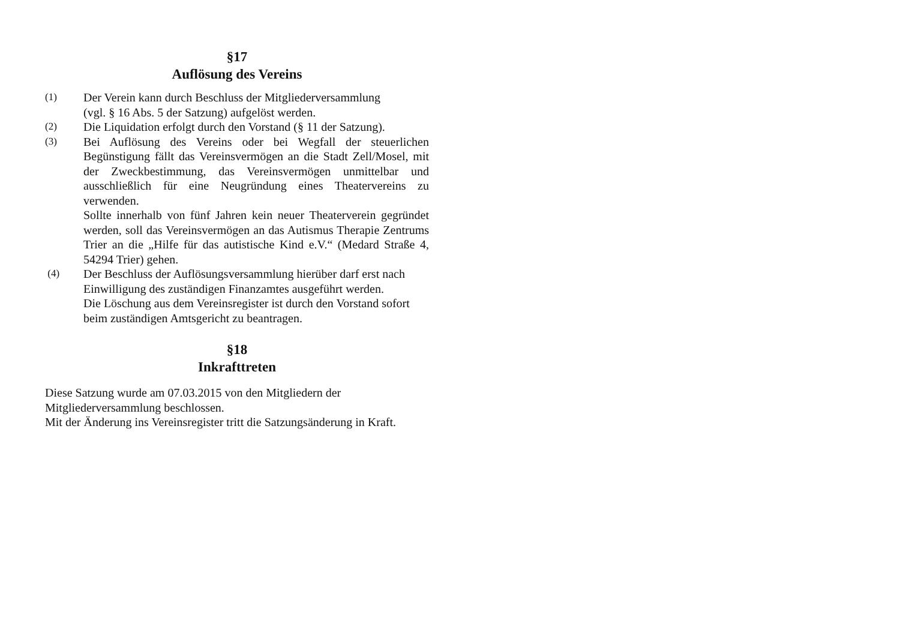§17
Auflösung des Vereins
(1)
Der Verein kann durch Beschluss der Mitgliederversammlung
(vgl. § 16 Abs. 5 der Satzung) aufgelöst werden.
(2)
Die Liquidation erfolgt durch den Vorstand (§ 11 der Satzung).
(3)
Bei Auflösung des Vereins oder bei Wegfall der steuerlichen Begünstigung fällt das Vereinsvermögen an die Stadt Zell/Mosel, mit der Zweckbestimmung, das Vereinsvermögen unmittelbar und ausschließlich für eine Neugründung eines Theatervereins zu verwenden.
Sollte innerhalb von fünf Jahren kein neuer Theaterverein gegründet werden, soll das Vereinsvermögen an das Autismus Therapie Zentrums Trier an die „Hilfe für das autistische Kind e.V.“ (Medard Straße 4, 54294 Trier) gehen.
(4)
Der Beschluss der Auflösungsversammlung hierüber darf erst nach Einwilligung des zuständigen Finanzamtes ausgeführt werden.
Die Löschung aus dem Vereinsregister ist durch den Vorstand sofort beim zuständigen Amtsgericht zu beantragen.
§18
Inkrafttreten
Diese Satzung wurde am 07.03.2015 von den Mitgliedern der
Mitgliederversammlung beschlossen.
Mit der Änderung ins Vereinsregister tritt die Satzungsänderung in Kraft.